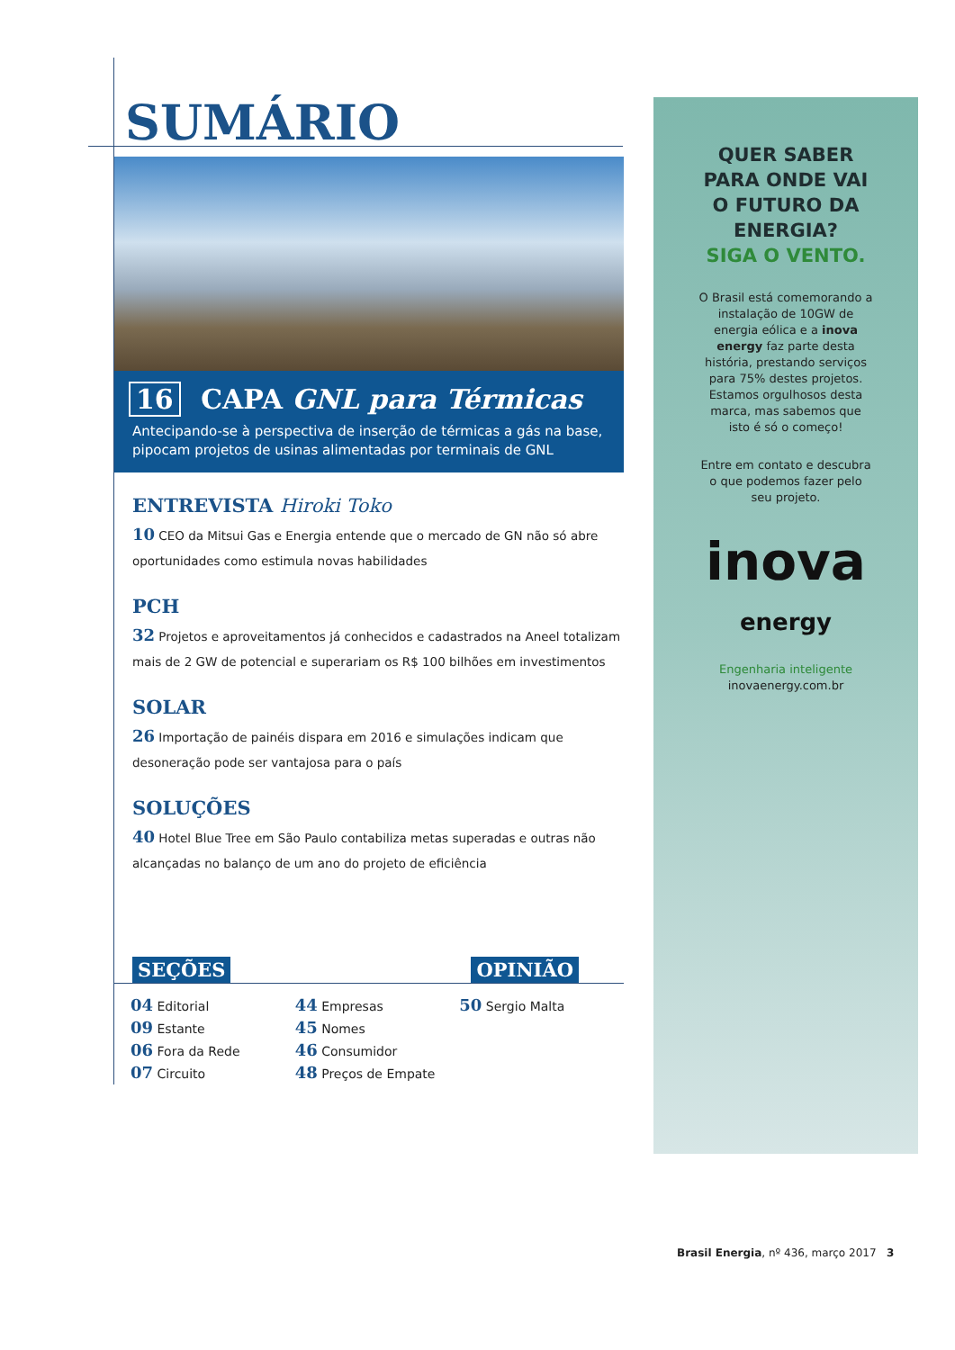SUMÁRIO
16 CAPA GNL para Térmicas
Antecipando-se à perspectiva de inserção de térmicas a gás na base, pipocam projetos de usinas alimentadas por terminais de GNL
ENTREVISTA Hiroki Toko
10 CEO da Mitsui Gas e Energia entende que o mercado de GN não só abre oportunidades como estimula novas habilidades
PCH
32 Projetos e aproveitamentos já conhecidos e cadastrados na Aneel totalizam mais de 2 GW de potencial e superariam os R$ 100 bilhões em investimentos
SOLAR
26 Importação de painéis dispara em 2016 e simulações indicam que desoneração pode ser vantajosa para o país
SOLUÇÕES
40 Hotel Blue Tree em São Paulo contabiliza metas superadas e outras não alcançadas no balanço de um ano do projeto de eficiência
SEÇÕES OPINIÃO
04 Editorial
09 Estante
06 Fora da Rede
07 Circuito
44 Empresas
45 Nomes
46 Consumidor
48 Preços de Empate
50 Sergio Malta
QUER SABER
PARA ONDE VAI
O FUTURO DA
ENERGIA?
SIGA O VENTO.
O Brasil está comemorando a instalação de 10GW de energia eólica e a inova energy faz parte desta história, prestando serviços para 75% destes projetos. Estamos orgulhosos desta marca, mas sabemos que isto é só o começo!
Entre em contato e descubra o que podemos fazer pelo seu projeto.
inova
energy
Engenharia inteligente
inovaenergy.com.br
Brasil Energia, nº 436, março 2017 3